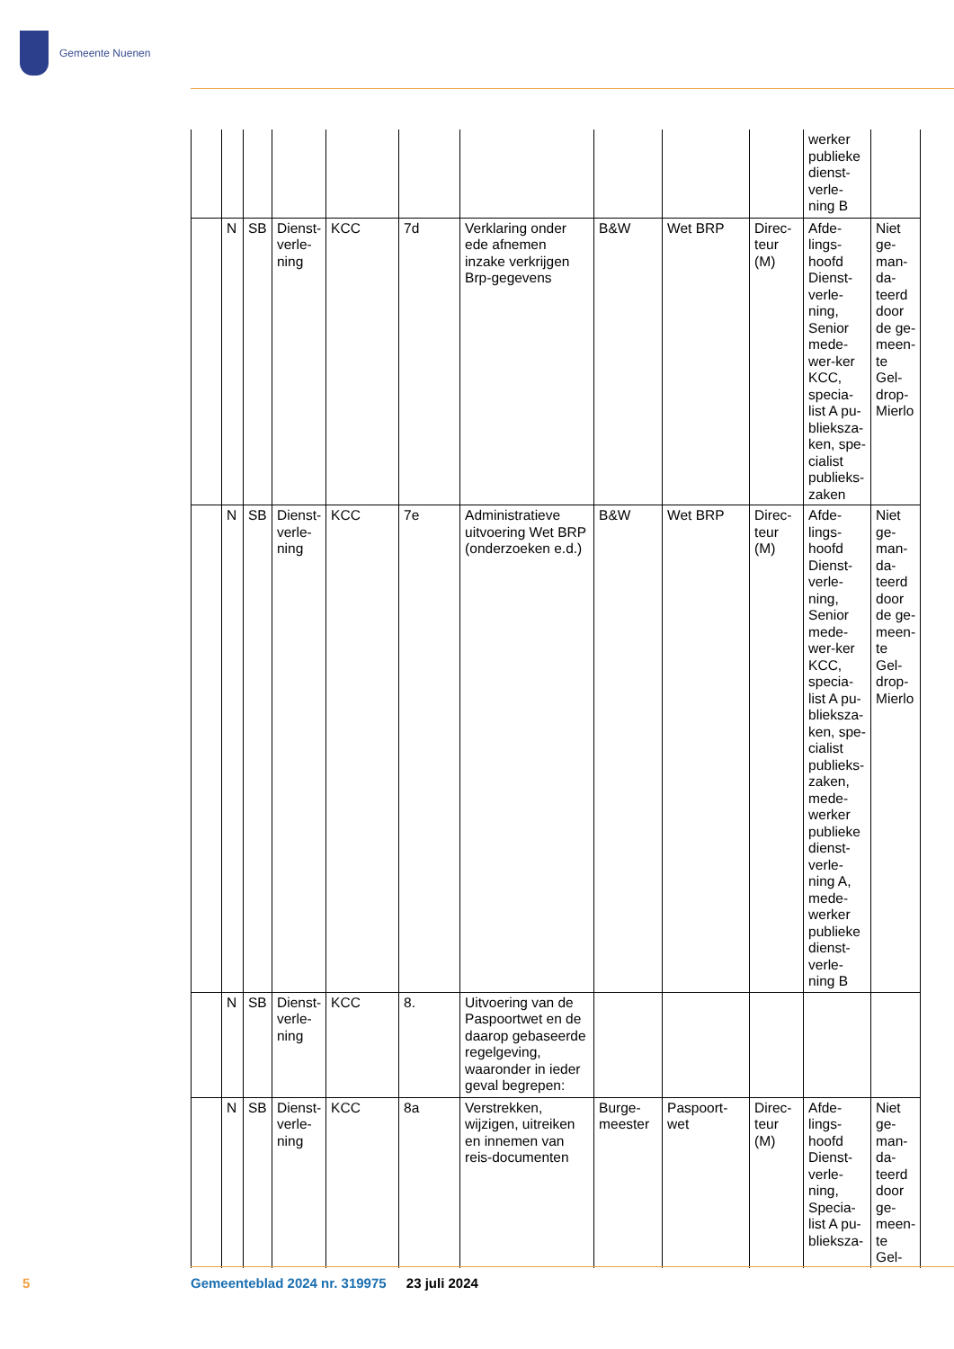Gemeente Nuenen
| | | | | | | | | | | werker publieke dienst-verle-ning B | |
| | N | SB | Dienst-verle-ning | KCC | 7d | Verklaring onder ede afnemen inzake verkrijgen Brp-gegevens | B&W | Wet BRP | Direc-teur (M) | Afde-lings-hoofd Dienst-verle-ning, Senior mede-wer-ker KCC, specia-list A pu-blieksza-ken, spe-cialist publieks-zaken | Niet ge-man-da-teerd door de ge-meen-te Gel-drop-Mierlo |
| | N | SB | Dienst-verle-ning | KCC | 7e | Administratieve uitvoering Wet BRP (onderzoeken e.d.) | B&W | Wet BRP | Direc-teur (M) | Afde-lings-hoofd Dienst-verle-ning, Senior mede-wer-ker KCC, specia-list A pu-blieksza-ken, spe-cialist publieks-zaken, mede-werker publieke dienst-verle-ning A, mede-werker publieke dienst-verle-ning B | Niet ge-man-da-teerd door de ge-meen-te Gel-drop-Mierlo |
| | N | SB | Dienst-verle-ning | KCC | 8. | Uitvoering van de Paspoortwet en de daarop gebaseerde regelgeving, waaronder in ieder geval begrepen: | | | | | |
| | N | SB | Dienst-verle-ning | KCC | 8a | Verstrekken, wijzigen, uitreiken en innemen van reis-documenten | Burge-meester | Paspoort-wet | Direc-teur (M) | Afde-lings-hoofd Dienst-verle-ning, Specia-list A pu-blieksza- | Niet ge-man-da-teerd door ge-meen-te Gel- |
5
Gemeenteblad 2024 nr. 319975 23 juli 2024